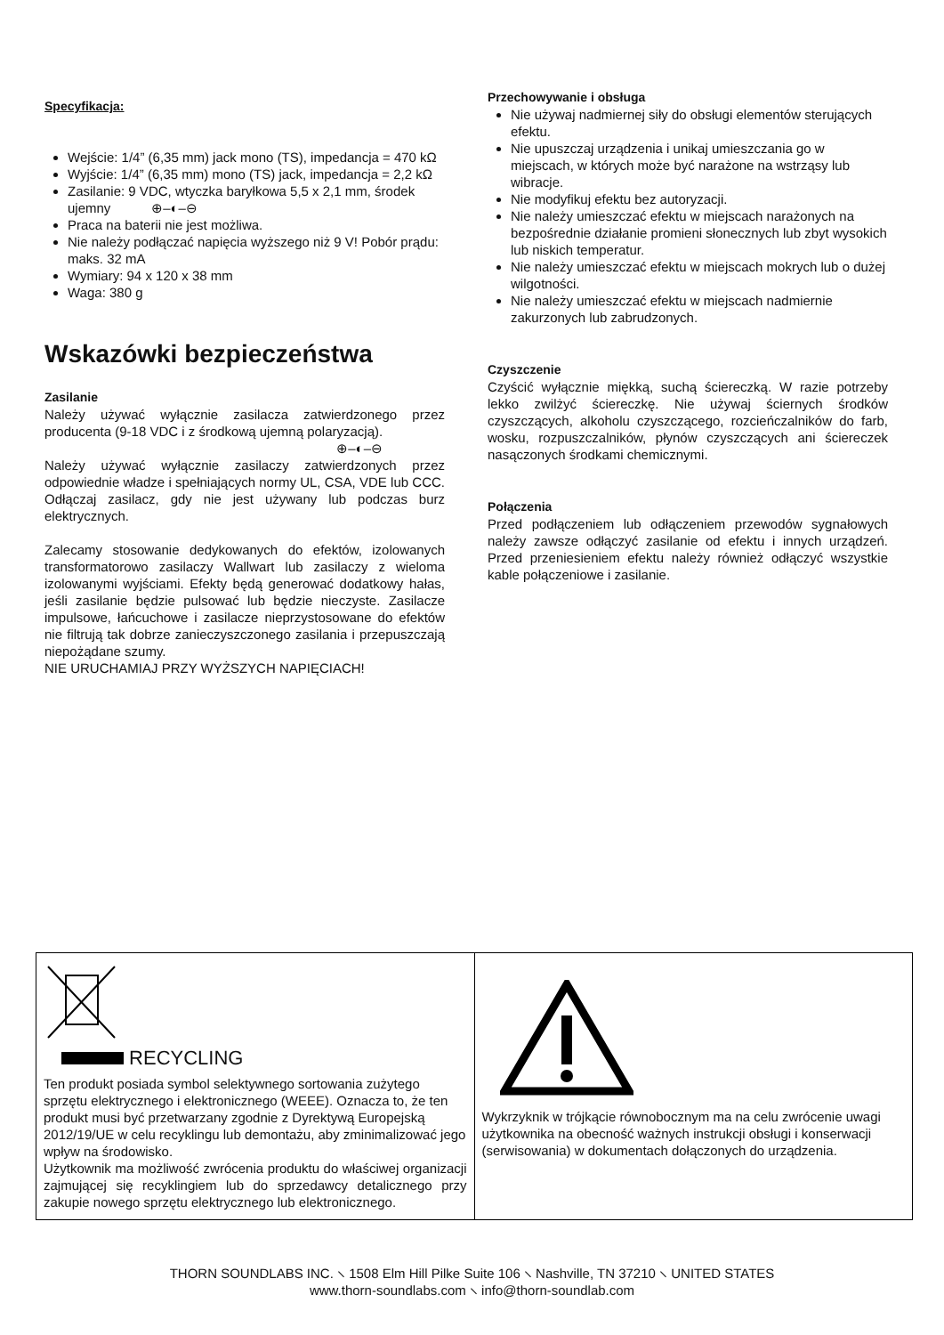Specyfikacja:
Wejście: 1/4” (6,35 mm) jack mono (TS), impedancja = 470 kΩ
Wyjście: 1/4” (6,35 mm) mono (TS) jack, impedancja = 2,2 kΩ
Zasilanie: 9 VDC, wtyczka baryłkowa 5,5 x 2,1 mm, środek ujemny ⊕–◐–⊖
Praca na baterii nie jest możliwa.
Nie należy podłączać napięcia wyższego niż 9 V! Pobór prądu: maks. 32 mA
Wymiary: 94 x 120 x 38 mm
Waga: 380 g
Wskazówki bezpieczeństwa
Zasilanie
Należy używać wyłącznie zasilacza zatwierdzonego przez producenta (9-18 VDC i z środkową ujemną polaryzacją).
⊕–◐–⊖
Należy używać wyłącznie zasilaczy zatwierdzonych przez odpowiednie władze i spełniających normy UL, CSA, VDE lub CCC. Odłączaj zasilacz, gdy nie jest używany lub podczas burz elektrycznych.
Zalecamy stosowanie dedykowanych do efektów, izolowanych transformatorowo zasilaczy Wallwart lub zasilaczy z wieloma izolowanymi wyjściami. Efekty będą generować dodatkowy hałas, jeśli zasilanie będzie pulsować lub będzie nieczyste. Zasilacze impulsowe, łańcuchowe i zasilacze nieprzystosowane do efektów nie filtrują tak dobrze zanieczyszczonego zasilania i przepuszczają niepożądane szumy.
NIE URUCHAMIAJ PRZY WYŻSZYCH NAPIĘCIACH!
Przechowywanie i obsługa
Nie używaj nadmiernej siły do obsługi elementów sterujących efektu.
Nie upuszczaj urządzenia i unikaj umieszczania go w miejscach, w których może być narażone na wstrząsy lub wibracje.
Nie modyfikuj efektu bez autoryzacji.
Nie należy umieszczać efektu w miejscach narażonych na bezpośrednie działanie promieni słonecznych lub zbyt wysokich lub niskich temperatur.
Nie należy umieszczać efektu w miejscach mokrych lub o dużej wilgotności.
Nie należy umieszczać efektu w miejscach nadmiernie zakurzonych lub zabrudzonych.
Czyszczenie
Czyścić wyłącznie miękką, suchą ściereczką. W razie potrzeby lekko zwilżyć ściereczkę. Nie używaj ściernych środków czyszczących, alkoholu czyszczącego, rozcieńczalników do farb, wosku, rozpuszczalników, płynów czyszczących ani ściereczek nasączonych środkami chemicznymi.
Połączenia
Przed podłączeniem lub odłączeniem przewodów sygnałowych należy zawsze odłączyć zasilanie od efektu i innych urządzeń. Przed przeniesieniem efektu należy również odłączyć wszystkie kable połączeniowe i zasilanie.
| RECYCLING Ten produkt posiada symbol selektywnego sortowania zużytego sprzętu elektrycznego i elektronicznego (WEEE). Oznacza to, że ten produkt musi być przetwarzany zgodnie z Dyrektywą Europejską 2012/19/UE w celu recyklingu lub demontażu, aby zminimalizować jego wpływ na środowisko. Użytkownik ma możliwość zwrócenia produktu do właściwej organizacji zajmującej się recyklingiem lub do sprzedawcy detalicznego przy zakupie nowego sprzętu elektrycznego lub elektronicznego. | Wykrzyknik w trójkącie równobocznym ma na celu zwrócenie uwagi użytkownika na obecność ważnych instrukcji obsługi i konserwacji (serwisowania) w dokumentach dołączonych do urządzenia. |
THORN SOUNDLABS INC. ⸜ 1508 Elm Hill Pilke Suite 106 ⸜ Nashville, TN 37210 ⸜ UNITED STATES
www.thorn-soundlabs.com ⸜ info@thorn-soundlab.com